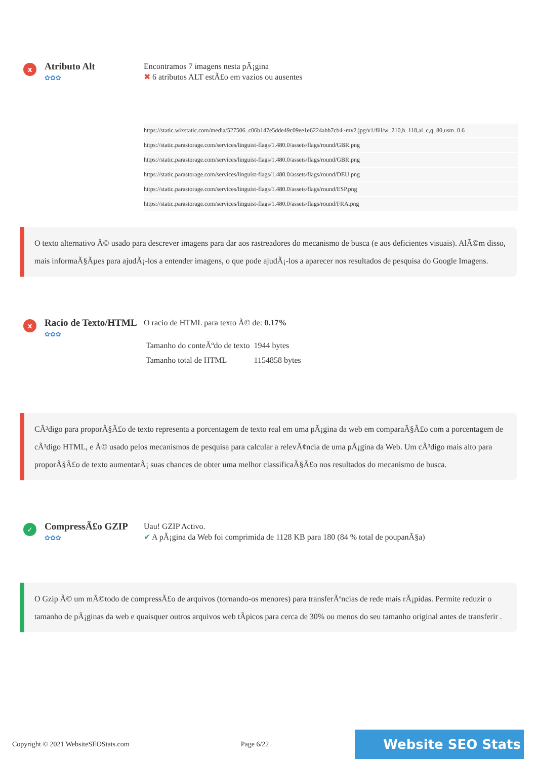x
Atributo Alt
✿✿✿
Encontramos 7 imagens nesta pÃ¡gina
✖ 6 atributos ALT estÃ£o em vazios ou ausentes
https://static.wixstatic.com/media/527506_c06b147e5dde49c09ee1e6224abb7cb4~mv2.jpg/v1/fill/w_210,h_118,al_c,q_80,usm_0.6
https://static.parastorage.com/services/linguist-flags/1.480.0/assets/flags/round/GBR.png
https://static.parastorage.com/services/linguist-flags/1.480.0/assets/flags/round/GBR.png
https://static.parastorage.com/services/linguist-flags/1.480.0/assets/flags/round/DEU.png
https://static.parastorage.com/services/linguist-flags/1.480.0/assets/flags/round/ESP.png
https://static.parastorage.com/services/linguist-flags/1.480.0/assets/flags/round/FRA.png
O texto alternativo Ã© usado para descrever imagens para dar aos rastreadores do mecanismo de busca (e aos deficientes visuais). AlÃ©m disso, mais informaÃ§Ãµes para ajudÃ¡-los a entender imagens, o que pode ajudÃ¡-los a aparecer nos resultados de pesquisa do Google Imagens.
x
Racio de Texto/HTML
✿✿✿
O racio de HTML para texto Ã© de: 0.17%
| Tamanho do conteÃºdo de texto | 1944 bytes |
| Tamanho total de HTML | 1154858 bytes |
CÃ³digo para proporÃ§Ã£o de texto representa a porcentagem de texto real em uma pÃ¡gina da web em comparaÃ§Ã£o com a porcentagem de cÃ³digo HTML, e Ã© usado pelos mecanismos de pesquisa para calcular a relevÃ¢ncia de uma pÃ¡gina da Web. Um cÃ³digo mais alto para proporÃ§Ã£o de texto aumentarÃ¡ suas chances de obter uma melhor classificaÃ§Ã£o nos resultados do mecanismo de busca.
✓
CompressÃ£o GZIP
✿✿✿
Uau! GZIP Activo.
✔ A pÃ¡gina da Web foi comprimida de 1128 KB para 180 (84 % total de poupanÃ§a)
O Gzip Ã© um mÃ©todo de compressÃ£o de arquivos (tornando-os menores) para transferÃªncias de rede mais rÃ¡pidas. Permite reduzir o tamanho de pÃ¡ginas da web e quaisquer outros arquivos web tÃpicos para cerca de 30% ou menos do seu tamanho original antes de transferir .
Copyright © 2021 WebsiteSEOStats.com Page 6/22
Website SEO Stats